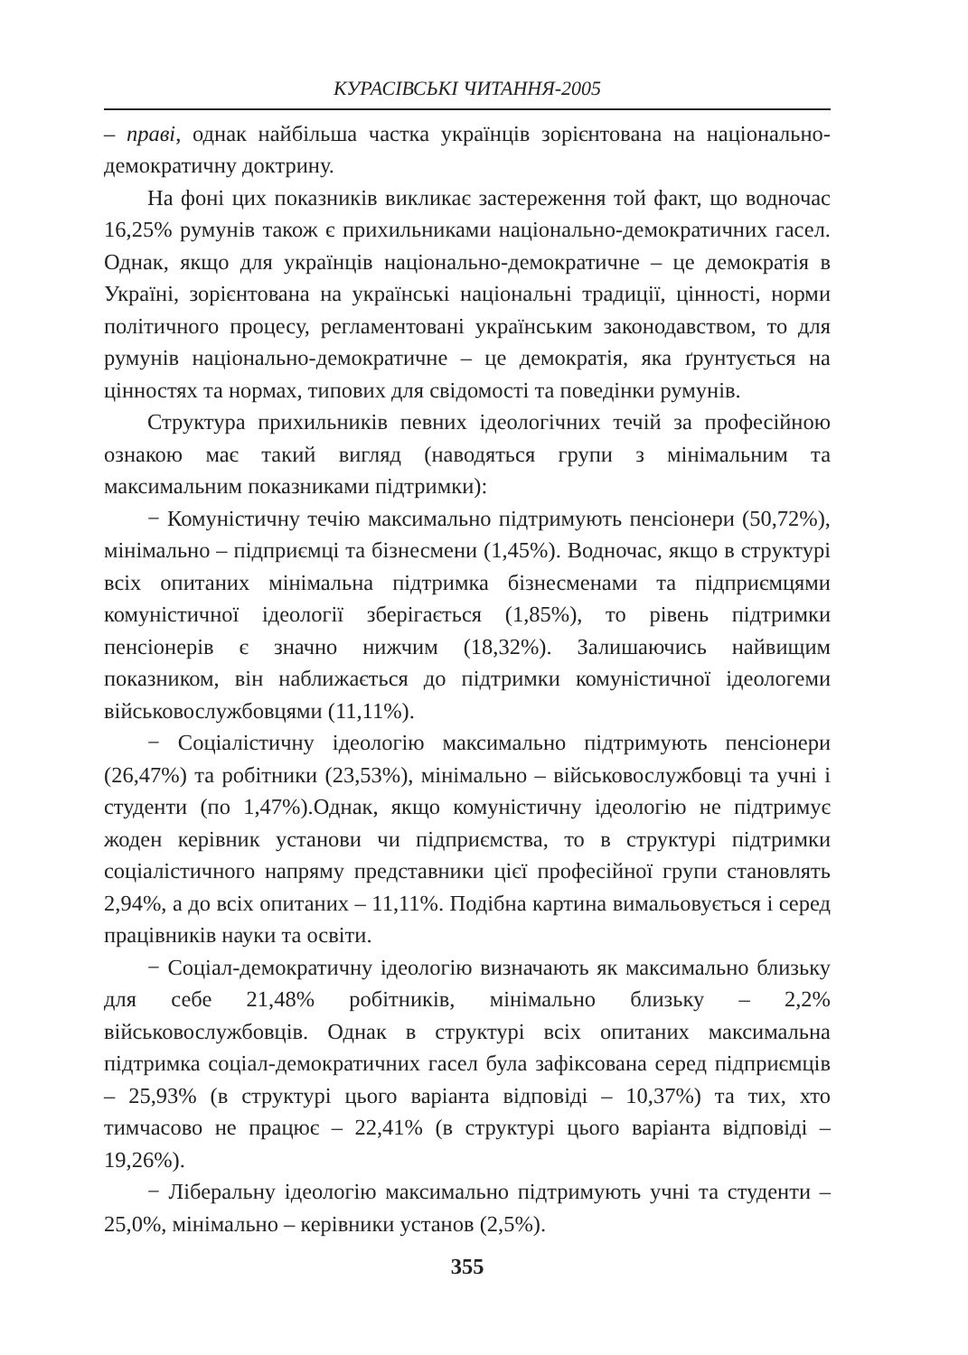КУРАСІВСЬКІ ЧИТАННЯ-2005
– праві, однак найбільша частка українців зорієнтована на національно-демократичну доктрину.
На фоні цих показників викликає застереження той факт, що водночас 16,25% румунів також є прихильниками національно-демократичних гасел. Однак, якщо для українців національно-демократичне – це демократія в Україні, зорієнтована на українські національні традиції, цінності, норми політичного процесу, регламентовані українським законодавством, то для румунів національно-демократичне – це демократія, яка ґрунтується на цінностях та нормах, типових для свідомості та поведінки румунів.
Структура прихильників певних ідеологічних течій за професійною ознакою має такий вигляд (наводяться групи з мінімальним та максимальним показниками підтримки):
− Комуністичну течію максимально підтримують пенсіонери (50,72%), мінімально – підприємці та бізнесмени (1,45%). Водночас, якщо в структурі всіх опитаних мінімальна підтримка бізнесменами та підприємцями комуністичної ідеології зберігається (1,85%), то рівень підтримки пенсіонерів є значно нижчим (18,32%). Залишаючись найвищим показником, він наближається до підтримки комуністичної ідеологеми військовослужбовцями (11,11%).
− Соціалістичну ідеологію максимально підтримують пенсіонери (26,47%) та робітники (23,53%), мінімально – військовослужбовці та учні і студенти (по 1,47%).Однак, якщо комуністичну ідеологію не підтримує жоден керівник установи чи підприємства, то в структурі підтримки соціалістичного напряму представники цієї професійної групи становлять 2,94%, а до всіх опитаних – 11,11%. Подібна картина вимальовується і серед працівників науки та освіти.
− Соціал-демократичну ідеологію визначають як максимально близьку для себе 21,48% робітників, мінімально близьку – 2,2% військовослужбовців. Однак в структурі всіх опитаних максимальна підтримка соціал-демократичних гасел була зафіксована серед підприємців – 25,93% (в структурі цього варіанта відповіді – 10,37%) та тих, хто тимчасово не працює – 22,41% (в структурі цього варіанта відповіді – 19,26%).
− Ліберальну ідеологію максимально підтримують учні та студенти –25,0%, мінімально – керівники установ (2,5%).
355